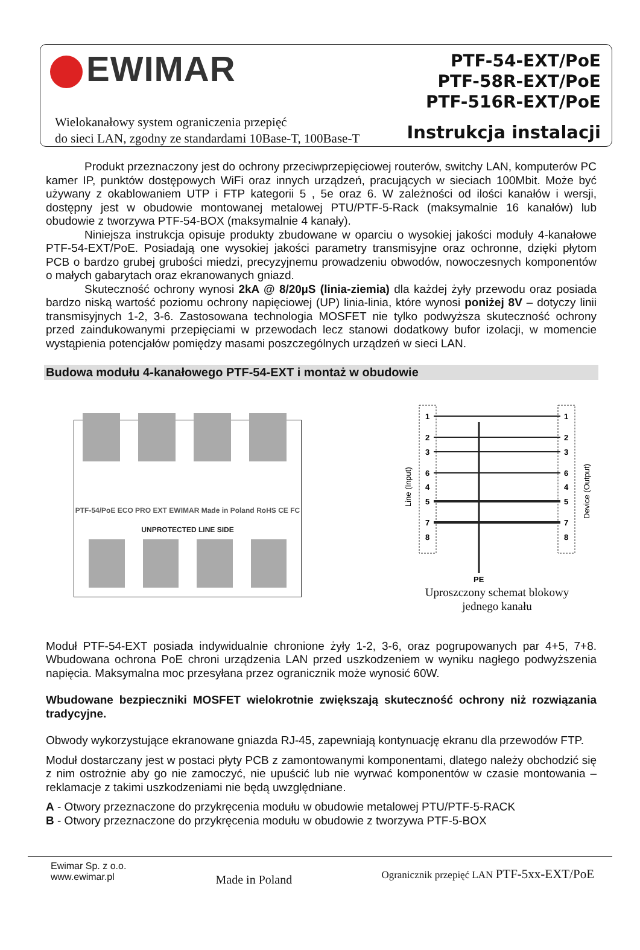EWIMAR
Wielokanałowy system ograniczenia przepięć
do sieci LAN, zgodny ze standardami 10Base-T, 100Base-T
PTF-54-EXT/PoE
PTF-58R-EXT/PoE
PTF-516R-EXT/PoE
Instrukcja instalacji
Produkt przeznaczony jest do ochrony przeciwprzepięciowej routerów, switchy LAN, komputerów PC kamer IP, punktów dostępowych WiFi oraz innych urządzeń, pracujących w sieciach 100Mbit. Może być używany z okablowaniem UTP i FTP kategorii 5 , 5e oraz 6. W zależności od ilości kanałów i wersji, dostępny jest w obudowie montowanej metalowej PTU/PTF-5-Rack (maksymalnie 16 kanałów) lub obudowie z tworzywa PTF-54-BOX (maksymalnie 4 kanały).
Niniejsza instrukcja opisuje produkty zbudowane w oparciu o wysokiej jakości moduły 4-kanałowe PTF-54-EXT/PoE. Posiadają one wysokiej jakości parametry transmisyjne oraz ochronne, dzięki płytom PCB o bardzo grubej grubości miedzi, precyzyjnemu prowadzeniu obwodów, nowoczesnych komponentów o małych gabarytach oraz ekranowanych gniazd.
Skuteczność ochrony wynosi 2kA @ 8/20µS (linia-ziemia) dla każdej żyły przewodu oraz posiada bardzo niską wartość poziomu ochrony napięciowej (UP) linia-linia, które wynosi poniżej 8V – dotyczy linii transmisyjnych 1-2, 3-6. Zastosowana technologia MOSFET nie tylko podwyższa skuteczność ochrony przed zaindukowanymi przepięciami w przewodach lecz stanowi dodatkowy bufor izolacji, w momencie wystąpienia potencjałów pomiędzy masami poszczególnych urządzeń w sieci LAN.
Budowa modułu 4-kanałowego PTF-54-EXT i montaż w obudowie
PTF-54/PoE ECO PRO EXT EWIMAR Made in Poland RoHS CE FC
UNPROTECTED LINE SIDE
1
2
3
6
4
5
7
8
1
2
3
6
4
5
7
8
Line (Input)
Device (Output)
PE
Uproszczony schemat blokowy
jednego kanału
Moduł PTF-54-EXT posiada indywidualnie chronione żyły 1-2, 3-6, oraz pogrupowanych par 4+5, 7+8. Wbudowana ochrona PoE chroni urządzenia LAN przed uszkodzeniem w wyniku nagłego podwyższenia napięcia. Maksymalna moc przesyłana przez ogranicznik może wynosić 60W.
Wbudowane bezpieczniki MOSFET wielokrotnie zwiększają skuteczność ochrony niż rozwiązania tradycyjne.
Obwody wykorzystujące ekranowane gniazda RJ-45, zapewniają kontynuację ekranu dla przewodów FTP.
Moduł dostarczany jest w postaci płyty PCB z zamontowanymi komponentami, dlatego należy obchodzić się z nim ostrożnie aby go nie zamoczyć, nie upuścić lub nie wyrwać komponentów w czasie montowania – reklamacje z takimi uszkodzeniami nie będą uwzględniane.
A - Otwory przeznaczone do przykręcenia modułu w obudowie metalowej PTU/PTF-5-RACK
B - Otwory przeznaczone do przykręcenia modułu w obudowie z tworzywa PTF-5-BOX
Ewimar Sp. z o.o.
www.ewimar.pl
Made in Poland
Ogranicznik przepięć LAN PTF-5xx-EXT/PoE